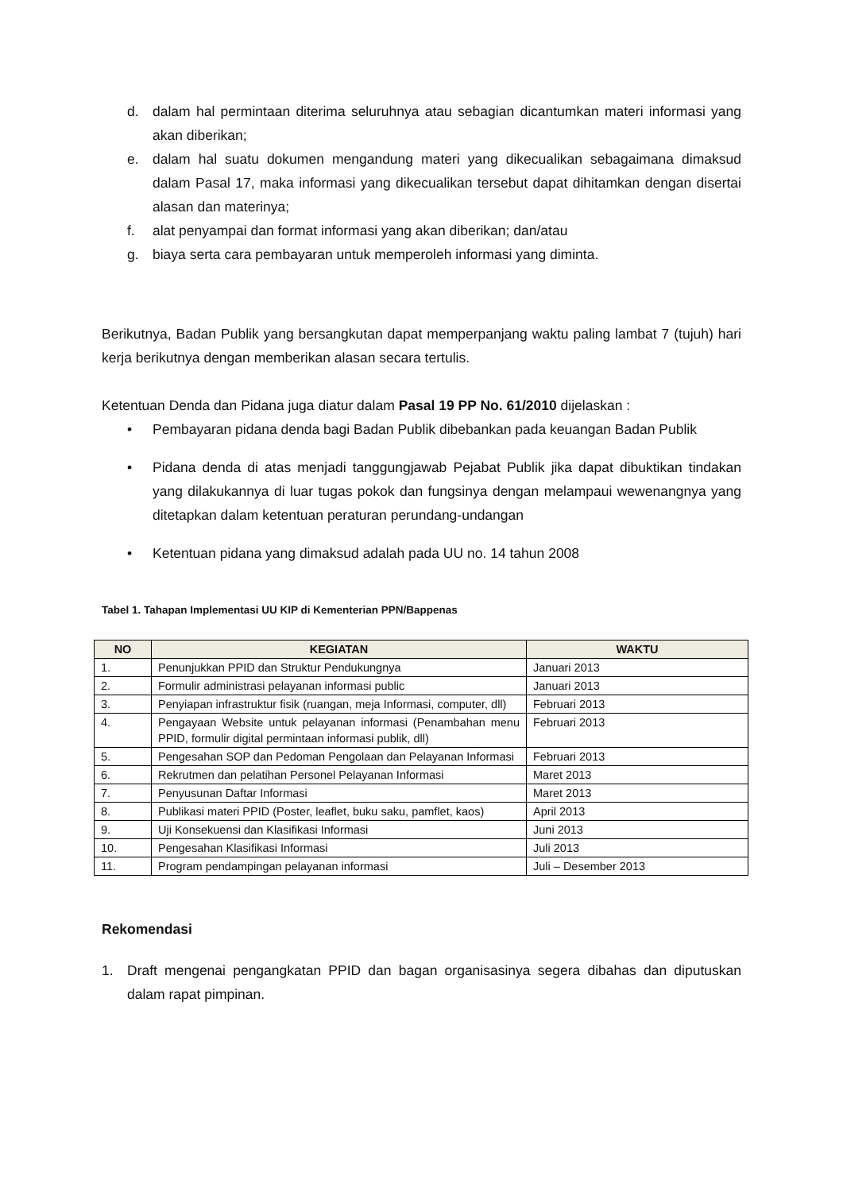d. dalam hal permintaan diterima seluruhnya atau sebagian dicantumkan materi informasi yang akan diberikan;
e. dalam hal suatu dokumen mengandung materi yang dikecualikan sebagaimana dimaksud dalam Pasal 17, maka informasi yang dikecualikan tersebut dapat dihitamkan dengan disertai alasan dan materinya;
f. alat penyampai dan format informasi yang akan diberikan; dan/atau
g. biaya serta cara pembayaran untuk memperoleh informasi yang diminta.
Berikutnya, Badan Publik yang bersangkutan dapat memperpanjang waktu paling lambat 7 (tujuh) hari kerja berikutnya dengan memberikan alasan secara tertulis.
Ketentuan Denda dan Pidana juga diatur dalam Pasal 19 PP No. 61/2010 dijelaskan :
• Pembayaran pidana denda bagi Badan Publik dibebankan pada keuangan Badan Publik
• Pidana denda di atas menjadi tanggungjawab Pejabat Publik jika dapat dibuktikan tindakan yang dilakukannya di luar tugas pokok dan fungsinya dengan melampaui wewenangnya yang ditetapkan dalam ketentuan peraturan perundang-undangan
• Ketentuan pidana yang dimaksud adalah pada UU no. 14 tahun 2008
Tabel 1. Tahapan Implementasi UU KIP di Kementerian PPN/Bappenas
| NO | KEGIATAN | WAKTU |
| --- | --- | --- |
| 1. | Penunjukkan PPID dan Struktur Pendukungnya | Januari 2013 |
| 2. | Formulir administrasi pelayanan informasi public | Januari 2013 |
| 3. | Penyiapan infrastruktur fisik (ruangan, meja Informasi, computer, dll) | Februari 2013 |
| 4. | Pengayaan Website untuk pelayanan informasi (Penambahan menu PPID, formulir digital permintaan informasi publik, dll) | Februari 2013 |
| 5. | Pengesahan SOP dan Pedoman Pengolaan dan Pelayanan Informasi | Februari 2013 |
| 6. | Rekrutmen dan pelatihan Personel Pelayanan Informasi | Maret 2013 |
| 7. | Penyusunan Daftar Informasi | Maret 2013 |
| 8. | Publikasi materi PPID (Poster, leaflet, buku saku, pamflet, kaos) | April 2013 |
| 9. | Uji Konsekuensi dan Klasifikasi Informasi | Juni 2013 |
| 10. | Pengesahan Klasifikasi Informasi | Juli 2013 |
| 11. | Program pendampingan pelayanan informasi | Juli – Desember 2013 |
Rekomendasi
1. Draft mengenai pengangkatan PPID dan bagan organisasinya segera dibahas dan diputuskan dalam rapat pimpinan.